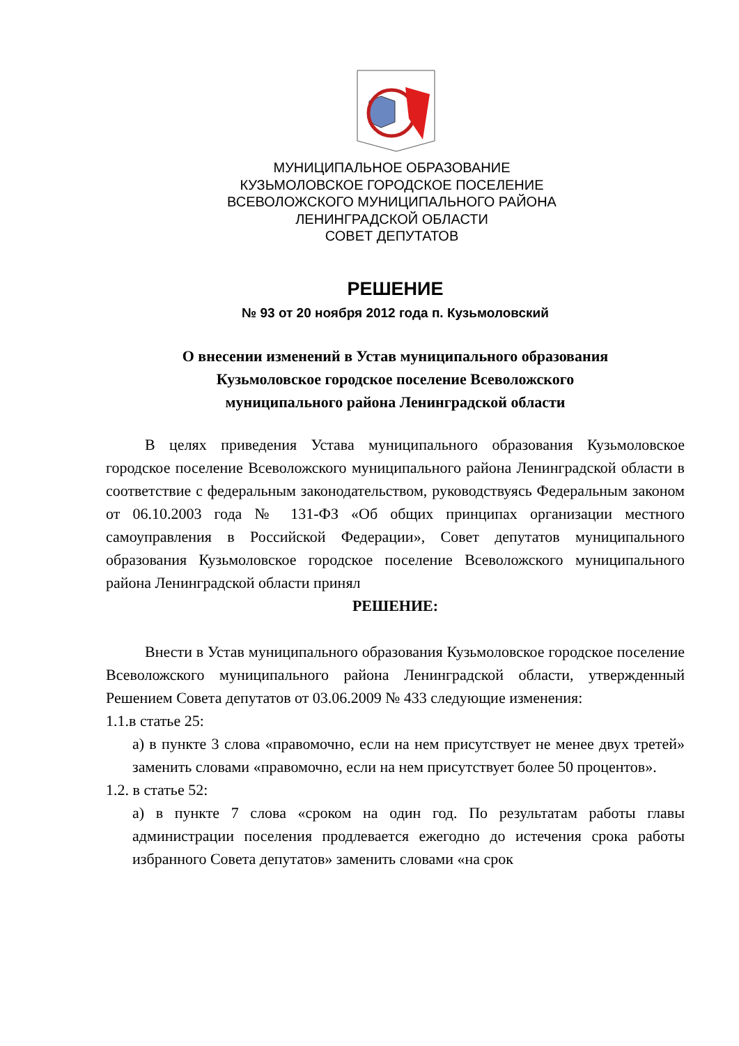МУНИЦИПАЛЬНОЕ ОБРАЗОВАНИЕ
КУЗЬМОЛОВСКОЕ ГОРОДСКОЕ ПОСЕЛЕНИЕ
ВСЕВОЛОЖСКОГО МУНИЦИПАЛЬНОГО РАЙОНА
ЛЕНИНГРАДСКОЙ ОБЛАСТИ
СОВЕТ ДЕПУТАТОВ
РЕШЕНИЕ
№ 93 от 20 ноября 2012 года п. Кузьмоловский
О внесении изменений в Устав муниципального образования
Кузьмоловское городское поселение Всеволожского
муниципального района Ленинградской области
В целях приведения Устава муниципального образования Кузьмоловское городское поселение Всеволожского муниципального района Ленинградской области в соответствие с федеральным законодательством, руководствуясь Федеральным законом от 06.10.2003 года № 131-ФЗ «Об общих принципах организации местного самоуправления в Российской Федерации», Совет депутатов муниципального образования Кузьмоловское городское поселение Всеволожского муниципального района Ленинградской области принял
РЕШЕНИЕ:
Внести в Устав муниципального образования Кузьмоловское городское поселение Всеволожского муниципального района Ленинградской области, утвержденный Решением Совета депутатов от 03.06.2009 № 433 следующие изменения:
1.1.в статье 25:
а) в пункте 3 слова «правомочно, если на нем присутствует не менее двух третей» заменить словами «правомочно, если на нем присутствует более 50 процентов».
1.2. в статье 52:
а) в пункте 7 слова «сроком на один год. По результатам работы главы администрации поселения продлевается ежегодно до истечения срока работы избранного Совета депутатов» заменить словами «на срок